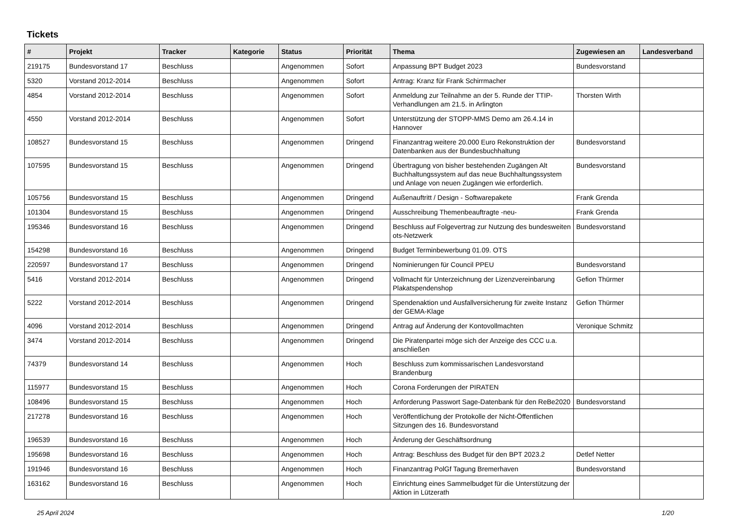Tickets
| # | Projekt | Tracker | Kategorie | Status | Priorität | Thema | Zugewiesen an | Landesverband |
| --- | --- | --- | --- | --- | --- | --- | --- | --- |
| 219175 | Bundesvorstand 17 | Beschluss | | Angenommen | Sofort | Anpassung BPT Budget 2023 | Bundesvorstand | |
| 5320 | Vorstand 2012-2014 | Beschluss | | Angenommen | Sofort | Antrag: Kranz für Frank Schirrmacher | | |
| 4854 | Vorstand 2012-2014 | Beschluss | | Angenommen | Sofort | Anmeldung zur Teilnahme an der 5. Runde der TTIP-Verhandlungen am 21.5. in Arlington | Thorsten Wirth | |
| 4550 | Vorstand 2012-2014 | Beschluss | | Angenommen | Sofort | Unterstützung der STOPP-MMS Demo am 26.4.14 in Hannover | | |
| 108527 | Bundesvorstand 15 | Beschluss | | Angenommen | Dringend | Finanzantrag weitere 20.000 Euro Rekonstruktion der Datenbanken aus der Bundesbuchhaltung | Bundesvorstand | |
| 107595 | Bundesvorstand 15 | Beschluss | | Angenommen | Dringend | Übertragung von bisher bestehenden Zugängen Alt Buchhaltungssystem auf das neue Buchhaltungssystem und Anlage von neuen Zugängen wie erforderlich. | Bundesvorstand | |
| 105756 | Bundesvorstand 15 | Beschluss | | Angenommen | Dringend | Außenauftritt / Design - Softwarepakete | Frank Grenda | |
| 101304 | Bundesvorstand 15 | Beschluss | | Angenommen | Dringend | Ausschreibung Themenbeauftragte -neu- | Frank Grenda | |
| 195346 | Bundesvorstand 16 | Beschluss | | Angenommen | Dringend | Beschluss auf Folgevertrag zur Nutzung des bundesweiten ots-Netzwerk | Bundesvorstand | |
| 154298 | Bundesvorstand 16 | Beschluss | | Angenommen | Dringend | Budget Terminbewerbung 01.09. OTS | | |
| 220597 | Bundesvorstand 17 | Beschluss | | Angenommen | Dringend | Nominierungen für Council PPEU | Bundesvorstand | |
| 5416 | Vorstand 2012-2014 | Beschluss | | Angenommen | Dringend | Vollmacht für Unterzeichnung der Lizenzvereinbarung Plakatspendenshop | Gefion Thürmer | |
| 5222 | Vorstand 2012-2014 | Beschluss | | Angenommen | Dringend | Spendenaktion und Ausfallversicherung für zweite Instanz der GEMA-Klage | Gefion Thürmer | |
| 4096 | Vorstand 2012-2014 | Beschluss | | Angenommen | Dringend | Antrag auf Änderung der Kontovollmachten | Veronique Schmitz | |
| 3474 | Vorstand 2012-2014 | Beschluss | | Angenommen | Dringend | Die Piratenpartei möge sich der Anzeige des CCC u.a. anschließen | | |
| 74379 | Bundesvorstand 14 | Beschluss | | Angenommen | Hoch | Beschluss zum kommissarischen Landesvorstand Brandenburg | | |
| 115977 | Bundesvorstand 15 | Beschluss | | Angenommen | Hoch | Corona Forderungen der PIRATEN | | |
| 108496 | Bundesvorstand 15 | Beschluss | | Angenommen | Hoch | Anforderung Passwort Sage-Datenbank für den ReBe2020 | Bundesvorstand | |
| 217278 | Bundesvorstand 16 | Beschluss | | Angenommen | Hoch | Veröffentlichung der Protokolle der Nicht-Öffentlichen Sitzungen des 16. Bundesvorstand | | |
| 196539 | Bundesvorstand 16 | Beschluss | | Angenommen | Hoch | Änderung der Geschäftsordnung | | |
| 195698 | Bundesvorstand 16 | Beschluss | | Angenommen | Hoch | Antrag: Beschluss des Budget für den BPT 2023.2 | Detlef Netter | |
| 191946 | Bundesvorstand 16 | Beschluss | | Angenommen | Hoch | Finanzantrag PolGf Tagung Bremerhaven | Bundesvorstand | |
| 163162 | Bundesvorstand 16 | Beschluss | | Angenommen | Hoch | Einrichtung eines Sammelbudget für die Unterstützung der Aktion in Lützerath | | |
25 April 2024 1/20